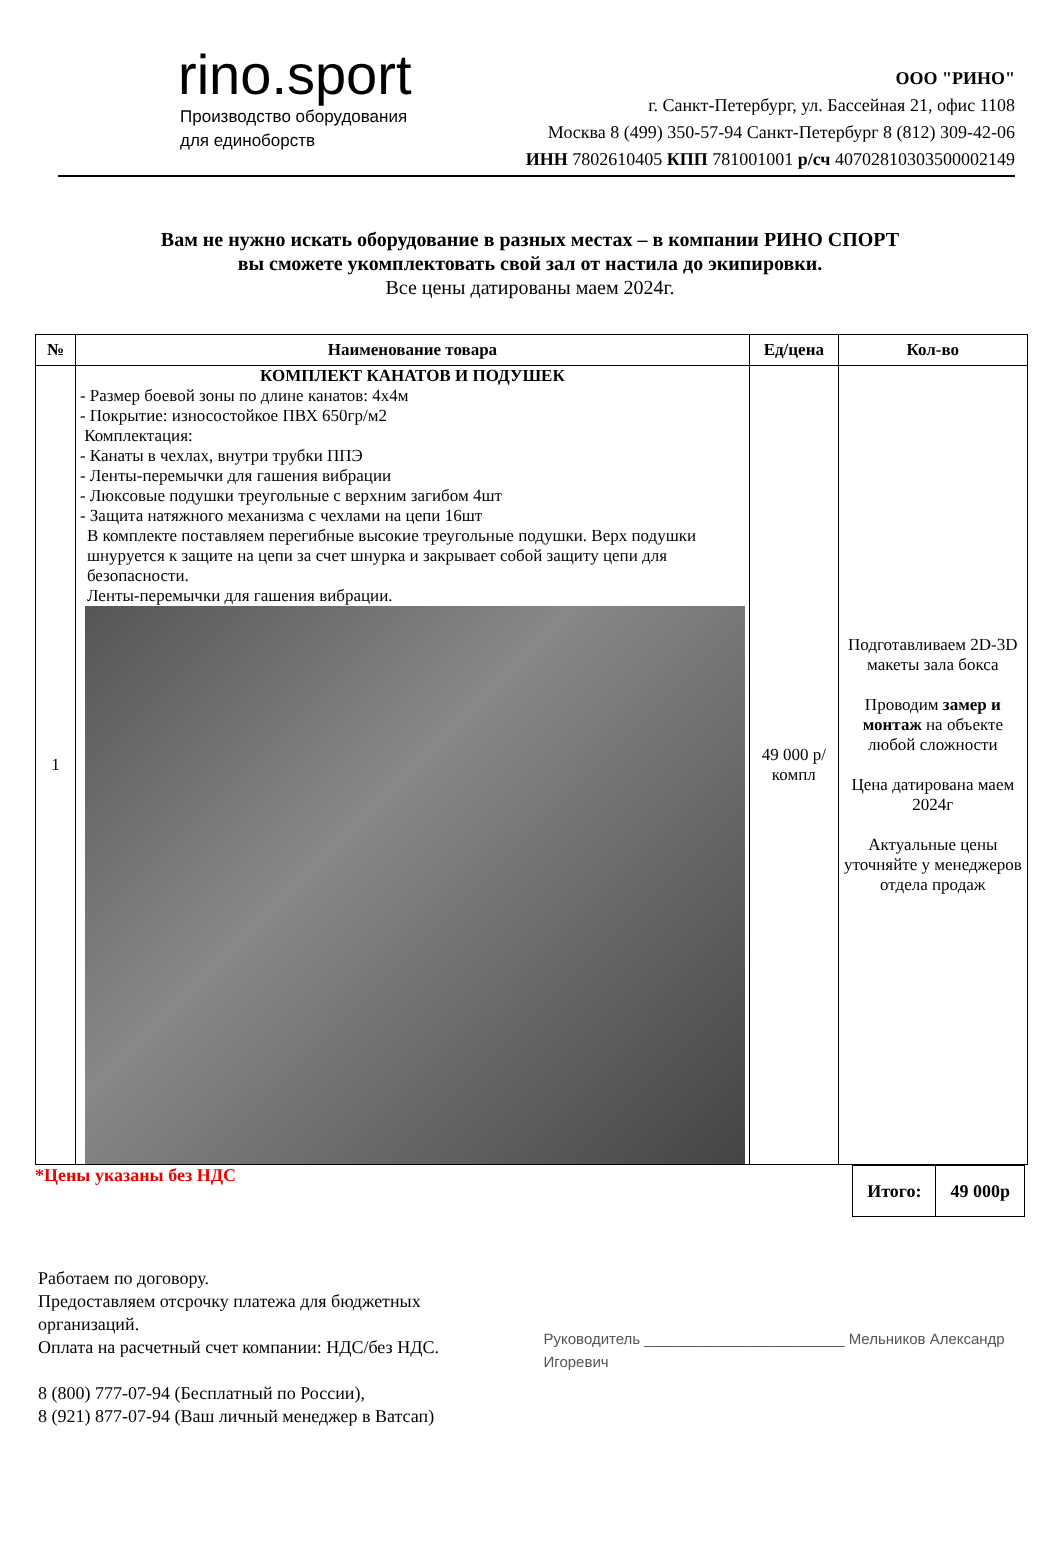rino.sport
Производство оборудования
для единоборств
ООО "РИНО"
г. Санкт-Петербург, ул. Бассейная 21, офис 1108
Москва 8 (499) 350-57-94 Санкт-Петербург 8 (812) 309-42-06
ИНН 7802610405 КПП 781001001 р/сч 40702810303500002149
Вам не нужно искать оборудование в разных местах – в компании РИНО СПОРТ
вы сможете укомплектовать свой зал от настила до экипировки.
Все цены датированы маем 2024г.
| № | Наименование товара | Ед/цена | Кол-во |
| --- | --- | --- | --- |
| 1 | КОМПЛЕКТ КАНАТОВ И ПОДУШЕК - Размер боевой зоны по длине канатов: 4х4м - Покрытие: износостойкое ПВХ 650гр/м2 Комплектация: - Канаты в чехлах, внутри трубки ППЭ - Ленты-перемычки для гашения вибрации - Люксовые подушки треугольные с верхним загибом 4шт - Защита натяжного механизма с чехлами на цепи 16шт В комплекте поставляем перегибные высокие треугольные подушки. Верх подушки шнуруется к защите на цепи за счет шнурка и закрывает собой защиту цепи для безопасности. Ленты-перемычки для гашения вибрации. | 49 000 р/компл | Подготавливаем 2D-3D макеты зала бокса Проводим замер и монтаж на объекте любой сложности Цена датирована маем 2024г Актуальные цены уточняйте у менеджеров отдела продаж |
*Цены указаны без НДС
| Итого: | 49 000р |
Работаем по договору.
Предоставляем отсрочку платежа для бюджетных организаций.
Оплата на расчетный счет компании: НДС/без НДС.
8 (800) 777-07-94 (Бесплатный по России),
8 (921) 877-07-94 (Ваш личный менеджер в Ватсап)
Руководитель ________________________ Мельников Александр Игоревич